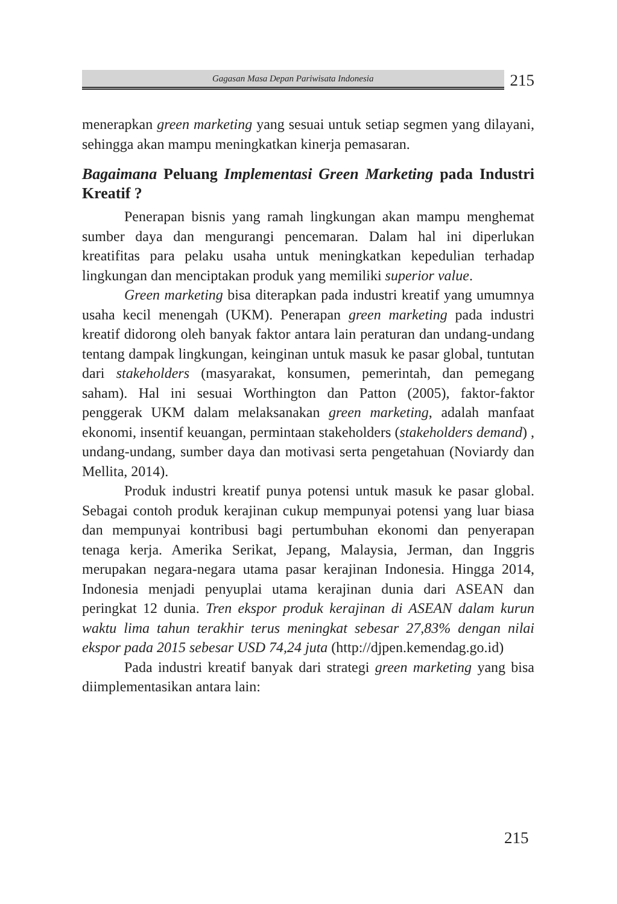Gagasan Masa Depan Pariwisata Indonesia
215
menerapkan green marketing yang sesuai untuk setiap segmen yang dilayani, sehingga akan mampu meningkatkan kinerja pemasaran.
Bagaimana Peluang Implementasi Green Marketing pada Industri Kreatif ?
Penerapan bisnis yang ramah lingkungan akan mampu menghemat sumber daya dan mengurangi pencemaran. Dalam hal ini diperlukan kreatifitas para pelaku usaha untuk meningkatkan kepedulian terhadap lingkungan dan menciptakan produk yang memiliki superior value.
Green marketing bisa diterapkan pada industri kreatif yang umumnya usaha kecil menengah (UKM). Penerapan green marketing pada industri kreatif didorong oleh banyak faktor antara lain peraturan dan undang-undang tentang dampak lingkungan, keinginan untuk masuk ke pasar global, tuntutan dari stakeholders (masyarakat, konsumen, pemerintah, dan pemegang saham). Hal ini sesuai Worthington dan Patton (2005), faktor-faktor penggerak UKM dalam melaksanakan green marketing, adalah manfaat ekonomi, insentif keuangan, permintaan stakeholders (stakeholders demand) , undang-undang, sumber daya dan motivasi serta pengetahuan (Noviardy dan Mellita, 2014).
Produk industri kreatif punya potensi untuk masuk ke pasar global. Sebagai contoh produk kerajinan cukup mempunyai potensi yang luar biasa dan mempunyai kontribusi bagi pertumbuhan ekonomi dan penyerapan tenaga kerja. Amerika Serikat, Jepang, Malaysia, Jerman, dan Inggris merupakan negara-negara utama pasar kerajinan Indonesia. Hingga 2014, Indonesia menjadi penyuplai utama kerajinan dunia dari ASEAN dan peringkat 12 dunia. Tren ekspor produk kerajinan di ASEAN dalam kurun waktu lima tahun terakhir terus meningkat sebesar 27,83% dengan nilai ekspor pada 2015 sebesar USD 74,24 juta (http://djpen.kemendag.go.id)
Pada industri kreatif banyak dari strategi green marketing yang bisa diimplementasikan antara lain:
215